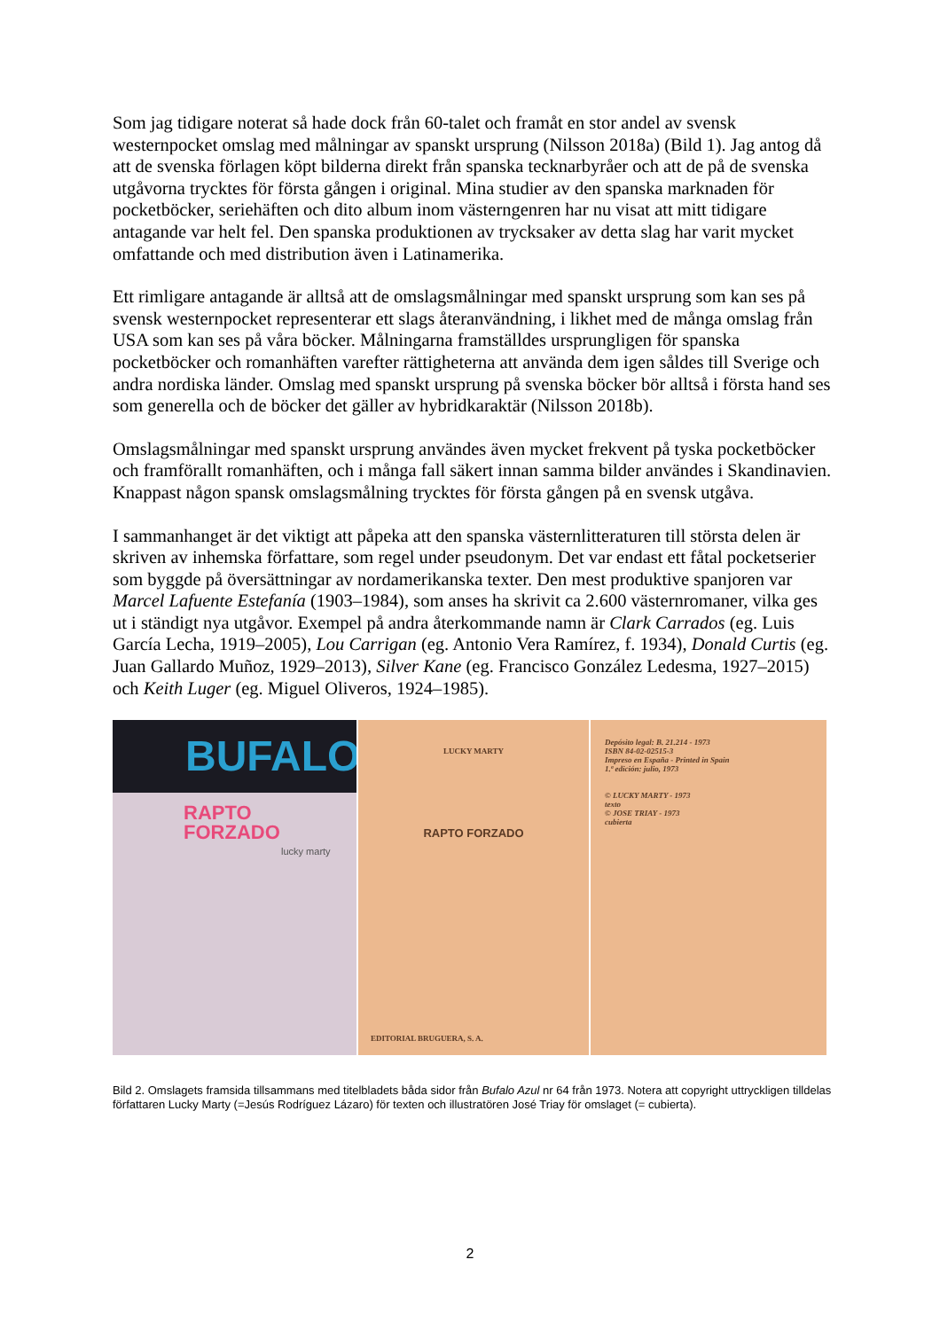Som jag tidigare noterat så hade dock från 60-talet och framåt en stor andel av svensk westernpocket omslag med målningar av spanskt ursprung (Nilsson 2018a) (Bild 1). Jag antog då att de svenska förlagen köpt bilderna direkt från spanska tecknarbyråer och att de på de svenska utgåvorna trycktes för första gången i original. Mina studier av den spanska marknaden för pocketböcker, seriehäften och dito album inom västerngenren har nu visat att mitt tidigare antagande var helt fel. Den spanska produktionen av trycksaker av detta slag har varit mycket omfattande och med distribution även i Latinamerika.
Ett rimligare antagande är alltså att de omslagsmålningar med spanskt ursprung som kan ses på svensk westernpocket representerar ett slags återanvändning, i likhet med de många omslag från USA som kan ses på våra böcker. Målningarna framställdes ursprungligen för spanska pocketböcker och romanhäften varefter rättigheterna att använda dem igen såldes till Sverige och andra nordiska länder. Omslag med spanskt ursprung på svenska böcker bör alltså i första hand ses som generella och de böcker det gäller av hybridkaraktär (Nilsson 2018b).
Omslagsmålningar med spanskt ursprung användes även mycket frekvent på tyska pocketböcker och framförallt romanhäften, och i många fall säkert innan samma bilder användes i Skandinavien. Knappast någon spansk omslagsmålning trycktes för första gången på en svensk utgåva.
I sammanhanget är det viktigt att påpeka att den spanska västernlitteraturen till största delen är skriven av inhemska författare, som regel under pseudonym. Det var endast ett fåtal pocketserier som byggde på översättningar av nordamerikanska texter. Den mest produktive spanjoren var Marcel Lafuente Estefanía (1903–1984), som anses ha skrivit ca 2.600 västernromaner, vilka ges ut i ständigt nya utgåvor. Exempel på andra återkommande namn är Clark Carrados (eg. Luis García Lecha, 1919–2005), Lou Carrigan (eg. Antonio Vera Ramírez, f. 1934), Donald Curtis (eg. Juan Gallardo Muñoz, 1929–2013), Silver Kane (eg. Francisco González Ledesma, 1927–2015) och Keith Luger (eg. Miguel Oliveros, 1924–1985).
BUFALO
RAPTO
FORZADO
lucky marty
LUCKY MARTY
RAPTO FORZADO
EDITORIAL BRUGUERA, S. A.
Depósito legal: B. 21.214 - 1973
ISBN 84-02-02515-3
Impreso en España - Printed in Spain
1.ª edición: julio, 1973
© LUCKY MARTY - 1973
texto
© JOSE TRIAY - 1973
cubierta
Bild 2. Omslagets framsida tillsammans med titelbladets båda sidor från Bufalo Azul nr 64 från 1973. Notera att copyright uttryckligen tilldelas författaren Lucky Marty (=Jesús Rodríguez Lázaro) för texten och illustratören José Triay för omslaget (= cubierta).
2